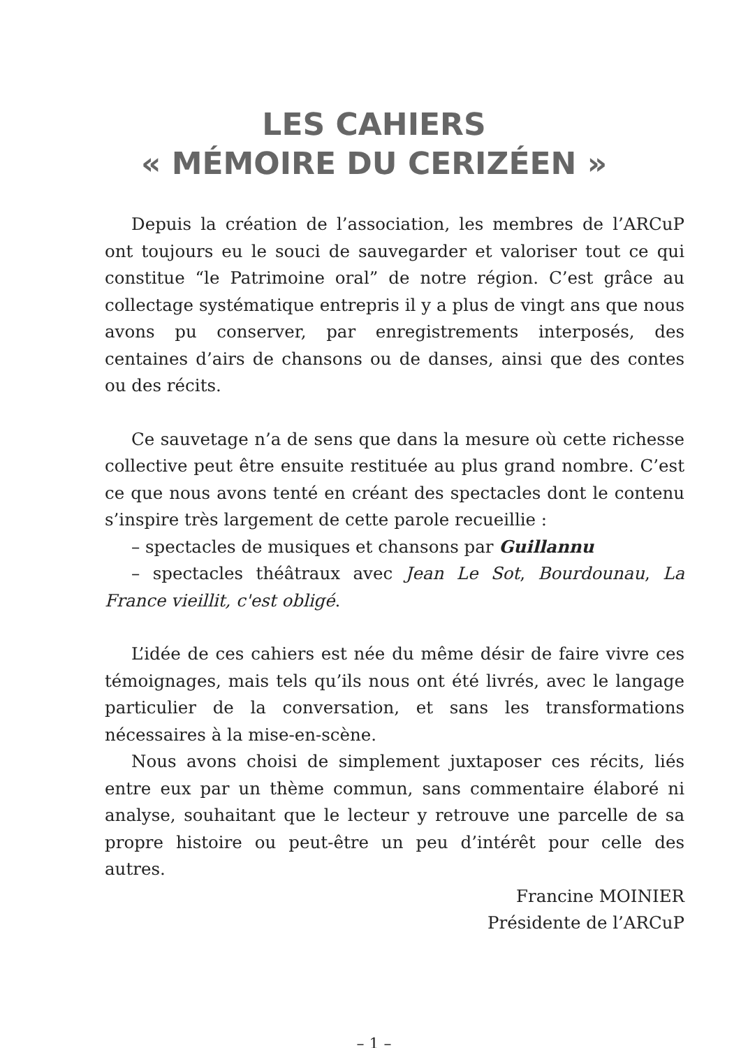LES CAHIERS
« MÉMOIRE DU CERIZÉEN »
Depuis la création de l’association, les membres de l’ARCuP ont toujours eu le souci de sauvegarder et valoriser tout ce qui constitue “le Patrimoine oral” de notre région. C’est grâce au collectage systématique entrepris il y a plus de vingt ans que nous avons pu conserver, par enregistrements interposés, des centaines d’airs de chansons ou de danses, ainsi que des contes ou des récits.
Ce sauvetage n’a de sens que dans la mesure où cette richesse collective peut être ensuite restituée au plus grand nombre. C’est ce que nous avons tenté en créant des spectacles dont le contenu s’inspire très largement de cette parole recueillie :
– spectacles de musiques et chansons par Guillannu
– spectacles théâtraux avec Jean Le Sot, Bourdounau, La France vieillit, c'est obligé.
L’idée de ces cahiers est née du même désir de faire vivre ces témoignages, mais tels qu’ils nous ont été livrés, avec le langage particulier de la conversation, et sans les transformations nécessaires à la mise-en-scène.
Nous avons choisi de simplement juxtaposer ces récits, liés entre eux par un thème commun, sans commentaire élaboré ni analyse, souhaitant que le lecteur y retrouve une parcelle de sa propre histoire ou peut-être un peu d’intérêt pour celle des autres.
Francine MOINIER
Présidente de l’ARCuP
– 1 –